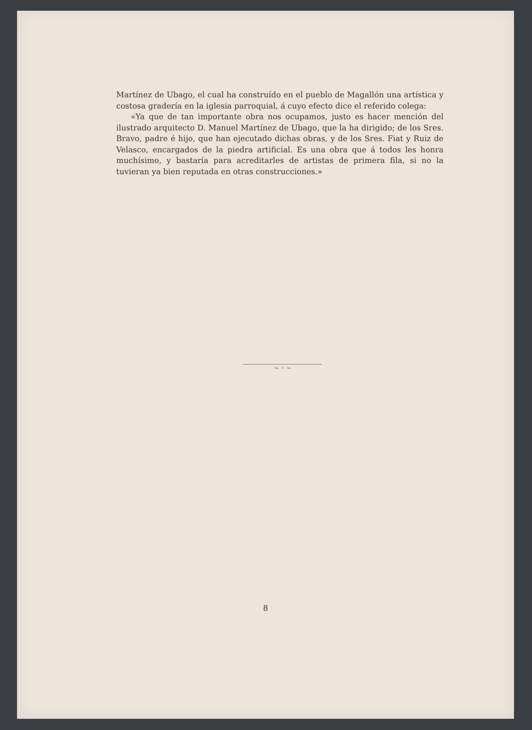Martínez de Ubago, el cual ha construído en el pueblo de Magallón una artística y costosa gradería en la iglesia parroquial, á cuyo efecto dice el referido colega:
«Ya que de tan importante obra nos ocupamos, justo es hacer mención del ilustrado arquitecto D. Manuel Martínez de Ubago, que la ha dirigido; de los Sres. Bravo, padre é hijo, que han ejecutado dichas obras, y de los Sres. Fiat y Ruiz de Velasco, encargados de la piedra artificial. Es una obra que á todos les honra muchísimo, y bastaría para acreditarles de artistas de primera fila, si no la tuvieran ya bien reputada en otras construcciones.»
~ ◦ ~
8